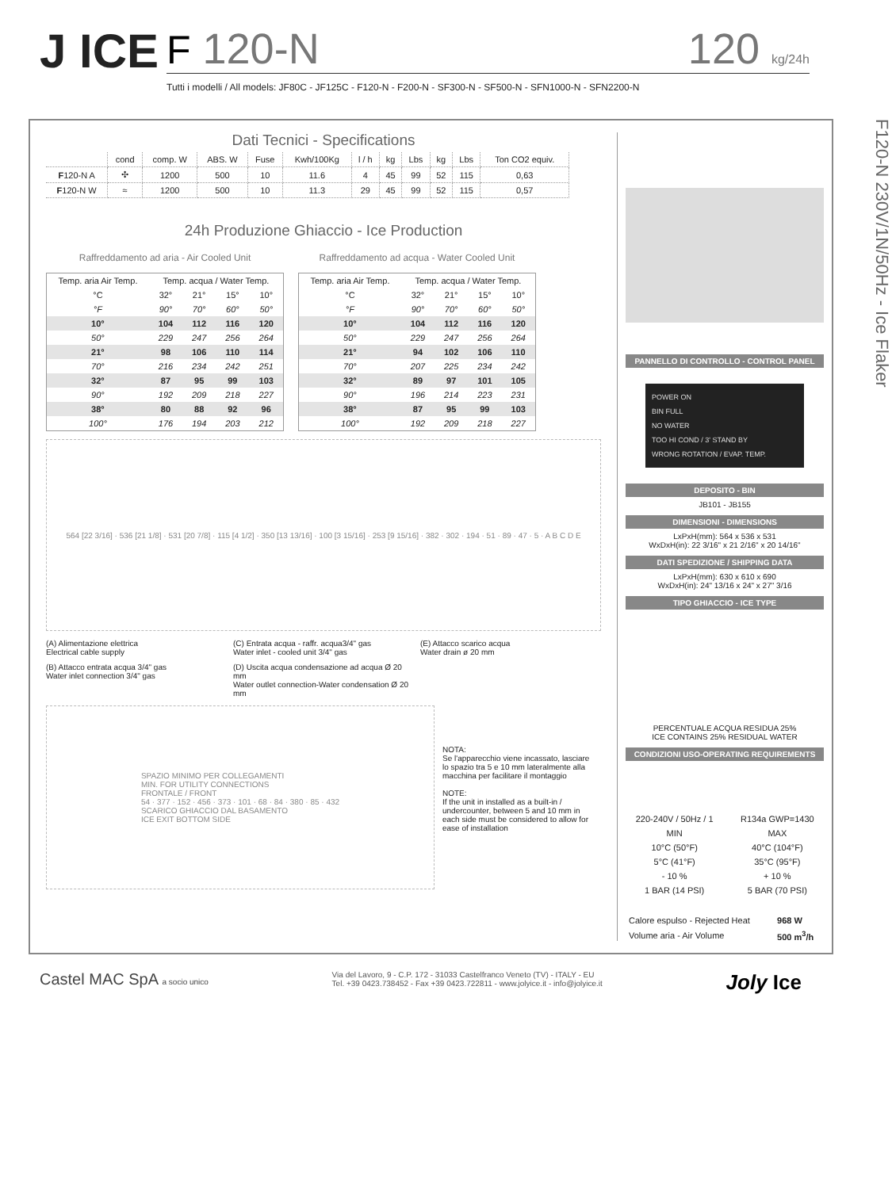J ICE
F 120-N 120 kg/24h
Tutti i modelli / All models: JF80C - JF125C - F120-N - F200-N - SF300-N - SF500-N - SFN1000-N - SFN2200-N
Dati Tecnici - Specifications
| | cond | comp. W | ABS. W | Fuse | Kwh/100Kg | l / h | kg | Lbs | kg | Lbs | Ton CO2 equiv. |
| F 120-N A | ✣ | 1200 | 500 | 10 | 11.6 | 4 | 45 | 99 | 52 | 115 | 0,63 |
| F 120-N W | ≈ | 1200 | 500 | 10 | 11.3 | 29 | 45 | 99 | 52 | 115 | 0,57 |
24h Produzione Ghiaccio - Ice Production
Raffreddamento ad aria - Air Cooled Unit
| Temp. aria Air Temp. | Temp. acqua / Water Temp. | | | |
| --- | --- | --- | --- | --- |
| °C | 32° | 21° | 15° | 10° |
| °F | 90° | 70° | 60° | 50° |
| 10° | 104 | 112 | 116 | 120 |
| 50° | 229 | 247 | 256 | 264 |
| 21° | 98 | 106 | 110 | 114 |
| 70° | 216 | 234 | 242 | 251 |
| 32° | 87 | 95 | 99 | 103 |
| 90° | 192 | 209 | 218 | 227 |
| 38° | 80 | 88 | 92 | 96 |
| 100° | 176 | 194 | 203 | 212 |
Raffreddamento ad acqua - Water Cooled Unit
| Temp. aria Air Temp. | Temp. acqua / Water Temp. | | | |
| --- | --- | --- | --- | --- |
| °C | 32° | 21° | 15° | 10° |
| °F | 90° | 70° | 60° | 50° |
| 10° | 104 | 112 | 116 | 120 |
| 50° | 229 | 247 | 256 | 264 |
| 21° | 94 | 102 | 106 | 110 |
| 70° | 207 | 225 | 234 | 242 |
| 32° | 89 | 97 | 101 | 105 |
| 90° | 196 | 214 | 223 | 231 |
| 38° | 87 | 95 | 99 | 103 |
| 100° | 192 | 209 | 218 | 227 |
564 [22 3/16] · 536 [21 1/8] · 531 [20 7/8] · 115 [4 1/2] · 350 [13 13/16] · 100 [3 15/16] · 253 [9 15/16] · 382 · 302 · 194 · 51 · 89 · 47 · 5 · A B C D E
(A) Alimentazione elettrica
Electrical cable supply
(C) Entrata acqua - raffr. acqua3/4" gas
Water inlet - cooled unit 3/4" gas
(E) Attacco scarico acqua
Water drain ø 20 mm
(B) Attacco entrata acqua 3/4" gas
Water inlet connection 3/4" gas
(D) Uscita acqua condensazione ad acqua Ø 20 mm
Water outlet connection-Water condensation Ø 20 mm
SPAZIO MINIMO PER COLLEGAMENTI
MIN. FOR UTILITY CONNECTIONS
FRONTALE / FRONT
54 · 377 · 152 · 456 · 373 · 101 · 68 · 84 · 380 · 85 · 432
SCARICO GHIACCIO DAL BASAMENTO
ICE EXIT BOTTOM SIDE
NOTA:
Se l'apparecchio viene incassato, lasciare lo spazio tra 5 e 10 mm lateralmente alla macchina per facilitare il montaggio
NOTE:
If the unit in installed as a built-in / undercounter, between 5 and 10 mm in each side must be considered to allow for ease of installation
PANNELLO DI CONTROLLO - CONTROL PANEL
POWER ON
BIN FULL
NO WATER
TOO HI COND / 3' STAND BY
WRONG ROTATION / EVAP. TEMP.
DEPOSITO - BIN
JB101 - JB155
DIMENSIONI - DIMENSIONS
LxPxH(mm): 564 x 536 x 531
WxDxH(in): 22 3/16" x 21 2/16" x 20 14/16"
DATI SPEDIZIONE / SHIPPING DATA
LxPxH(mm): 630 x 610 x 690
WxDxH(in): 24" 13/16 x 24" x 27" 3/16
TIPO GHIACCIO - ICE TYPE
PERCENTUALE ACQUA RESIDUA 25%
ICE CONTAINS 25% RESIDUAL WATER
CONDIZIONI USO-OPERATING REQUIREMENTS
| 220-240V / 50Hz / 1 | | R134a GWP=1430 |
| MIN | | MAX |
| 10°C (50°F) | | 40°C (104°F) |
| 5°C (41°F) | | 35°C (95°F) |
| - 10 % | | + 10 % |
| 1 BAR (14 PSI) | | 5 BAR (70 PSI) |
| Calore espulso - Rejected Heat | 968 W |
| Volume aria - Air Volume | 500 m<sup>3</sup>/h |
F120-N 230V/1N/50Hz - Ice Flaker
Castel MAC SpA a socio unico Via del Lavoro, 9 - C.P. 172 - 31033 Castelfranco Veneto (TV) - ITALY - EU
Tel. +39 0423.738452 - Fax +39 0423.722811 - www.jolyice.it - info@jolyice.it
Joly Ice